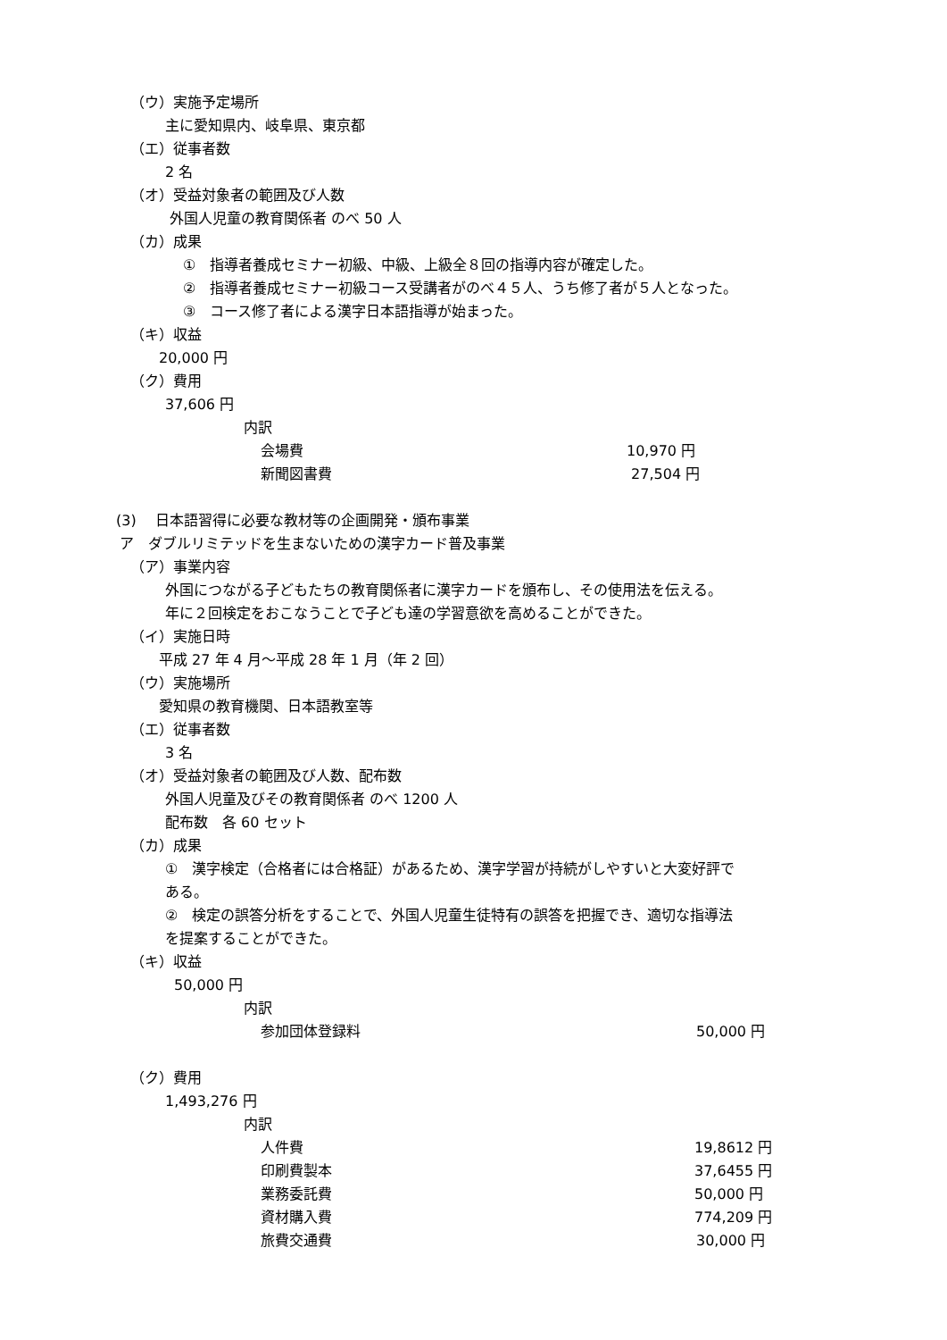（ウ）実施予定場所
主に愛知県内、岐阜県、東京都
（エ）従事者数
2 名
（オ）受益対象者の範囲及び人数
外国人児童の教育関係者 のべ 50 人
（カ）成果
①　指導者養成セミナー初級、中級、上級全８回の指導内容が確定した。
②　指導者養成セミナー初級コース受講者がのべ４５人、うち修了者が５人となった。
③　コース修了者による漢字日本語指導が始まった。
（キ）収益
20,000 円
（ク）費用
37,606 円
内訳
会場費 10,970 円
新聞図書費 27,504 円
(3)　 日本語習得に必要な教材等の企画開発・頒布事業
ア　ダブルリミテッドを生まないための漢字カード普及事業
（ア）事業内容
外国につながる子どもたちの教育関係者に漢字カードを頒布し、その使用法を伝える。
年に２回検定をおこなうことで子ども達の学習意欲を高めることができた。
（イ）実施日時
平成 27 年 4 月～平成 28 年 1 月（年 2 回）
（ウ）実施場所
愛知県の教育機関、日本語教室等
（エ）従事者数
3 名
（オ）受益対象者の範囲及び人数、配布数
外国人児童及びその教育関係者 のべ 1200 人
配布数　各 60 セット
（カ）成果
①　漢字検定（合格者には合格証）があるため、漢字学習が持続がしやすいと大変好評で
ある。
②　検定の誤答分析をすることで、外国人児童生徒特有の誤答を把握でき、適切な指導法
を提案することができた。
（キ）収益
50,000 円
内訳
参加団体登録料 50,000 円
（ク）費用
1,493,276 円
内訳
人件費 19,8612 円
印刷費製本 37,6455 円
業務委託費 50,000 円
資材購入費 774,209 円
旅費交通費 30,000 円